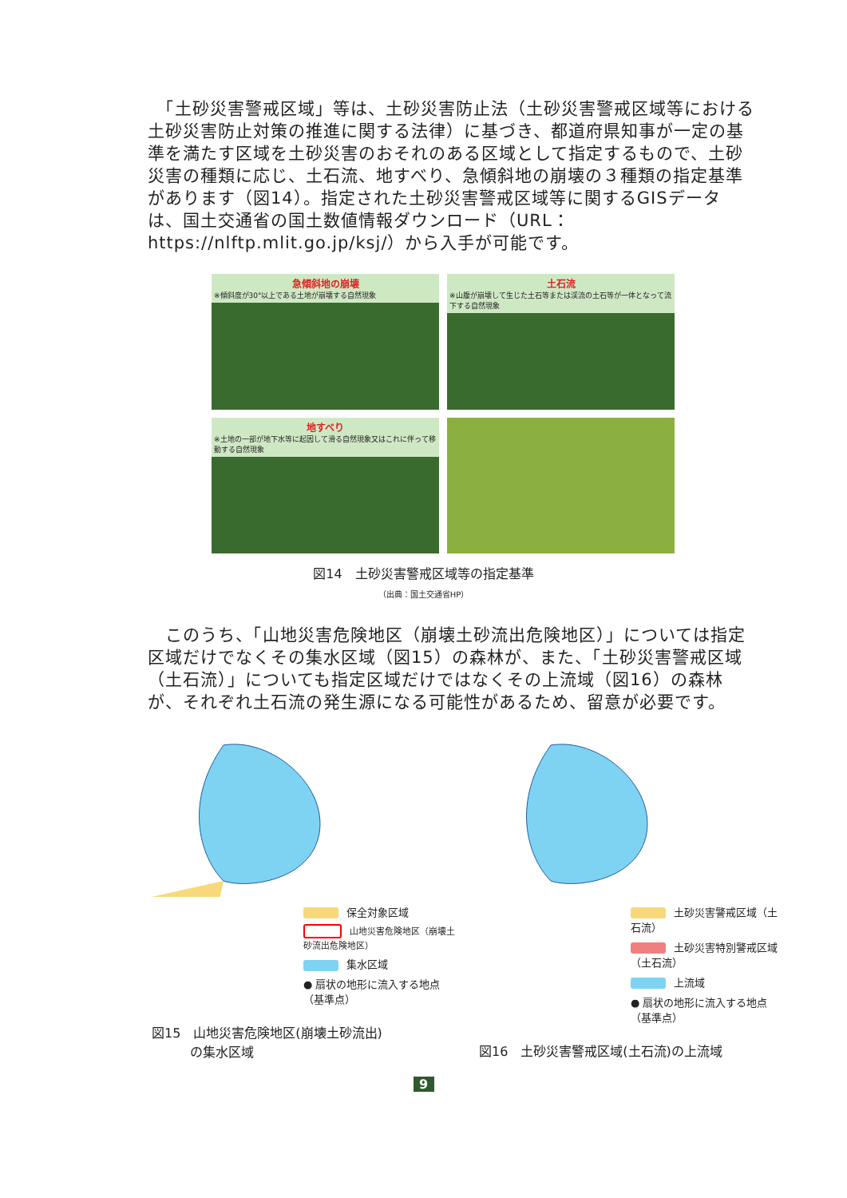「土砂災害警戒区域」等は、土砂災害防止法（土砂災害警戒区域等における土砂災害防止対策の推進に関する法律）に基づき、都道府県知事が一定の基準を満たす区域を土砂災害のおそれのある区域として指定するもので、土砂災害の種類に応じ、土石流、地すべり、急傾斜地の崩壊の３種類の指定基準があります（図14）。指定された土砂災害警戒区域等に関するGISデータは、国土交通省の国土数値情報ダウンロード（URL：https://nlftp.mlit.go.jp/ksj/）から入手が可能です。
急傾斜地の崩壊
※傾斜度が30°以上である土地が崩壊する自然現象
土石流
※山腹が崩壊して生じた土石等または渓流の土石等が一体となって流下する自然現象
地すべり
※土地の一部が地下水等に起因して滑る自然現象又はこれに伴って移動する自然現象
図14　土砂災害警戒区域等の指定基準
（出典：国土交通省HP）
　このうち、「山地災害危険地区（崩壊土砂流出危険地区）」については指定区域だけでなくその集水区域（図15）の森林が、また、「土砂災害警戒区域（土石流）」についても指定区域だけではなくその上流域（図16）の森林が、それぞれ土石流の発生源になる可能性があるため、留意が必要です。
保全対象区域
山地災害危険地区（崩壊土砂流出危険地区）
集水区域
● 扇状の地形に流入する地点（基準点）
図15　山地災害危険地区(崩壊土砂流出)
　　　の集水区域
土砂災害警戒区域（土石流）
土砂災害特別警戒区域（土石流）
上流域
● 扇状の地形に流入する地点（基準点）
図16　土砂災害警戒区域(土石流)の上流域
9